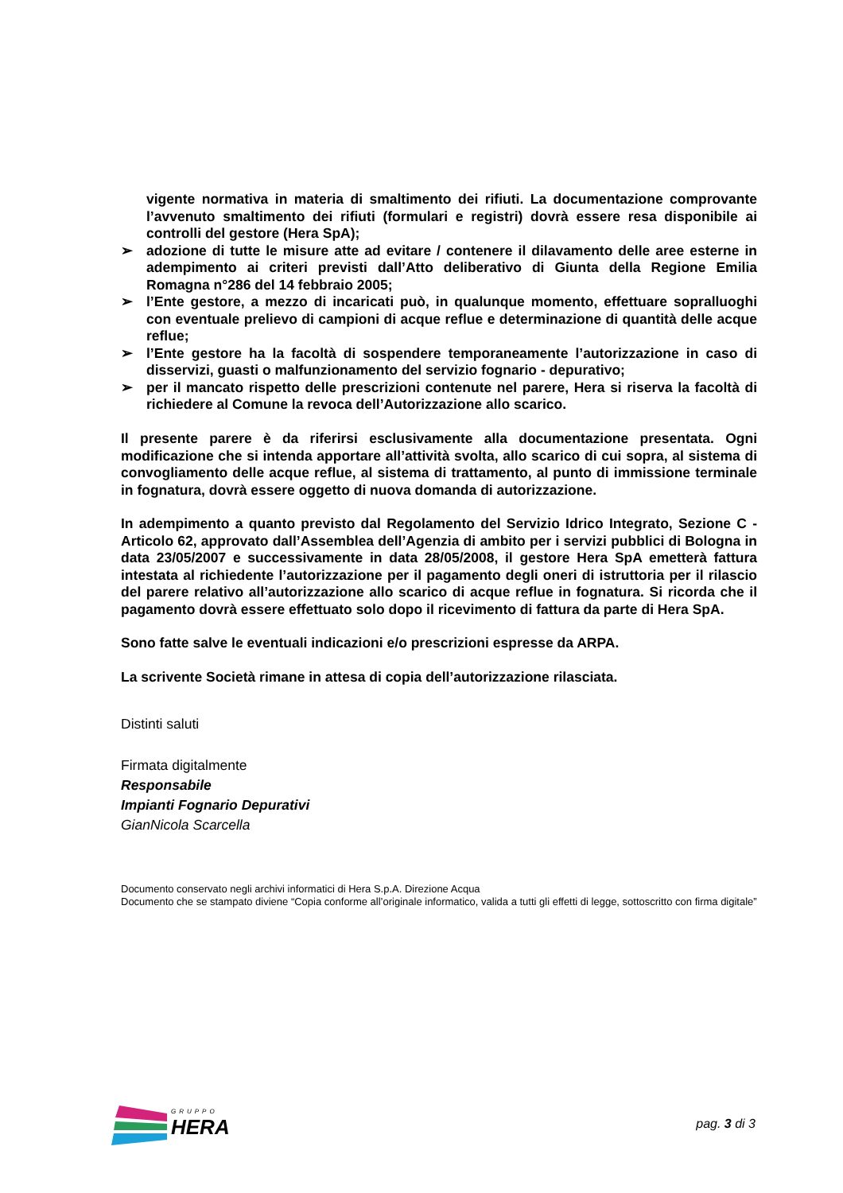vigente normativa in materia di smaltimento dei rifiuti. La documentazione comprovante l’avvenuto smaltimento dei rifiuti (formulari e registri) dovrà essere resa disponibile ai controlli del gestore (Hera SpA);
➢ adozione di tutte le misure atte ad evitare / contenere il dilavamento delle aree esterne in adempimento ai criteri previsti dall’Atto deliberativo di Giunta della Regione Emilia Romagna n°286 del 14 febbraio 2005;
➢ l’Ente gestore, a mezzo di incaricati può, in qualunque momento, effettuare sopralluoghi con eventuale prelievo di campioni di acque reflue e determinazione di quantità delle acque reflue;
➢ l’Ente gestore ha la facoltà di sospendere temporaneamente l’autorizzazione in caso di disservizi, guasti o malfunzionamento del servizio fognario - depurativo;
➢ per il mancato rispetto delle prescrizioni contenute nel parere, Hera si riserva la facoltà di richiedere al Comune la revoca dell’Autorizzazione allo scarico.
Il presente parere è da riferirsi esclusivamente alla documentazione presentata. Ogni modificazione che si intenda apportare all’attività svolta, allo scarico di cui sopra, al sistema di convogliamento delle acque reflue, al sistema di trattamento, al punto di immissione terminale in fognatura, dovrà essere oggetto di nuova domanda di autorizzazione.
In adempimento a quanto previsto dal Regolamento del Servizio Idrico Integrato, Sezione C - Articolo 62, approvato dall’Assemblea dell’Agenzia di ambito per i servizi pubblici di Bologna in data 23/05/2007 e successivamente in data 28/05/2008, il gestore Hera SpA emetterà fattura intestata al richiedente l’autorizzazione per il pagamento degli oneri di istruttoria per il rilascio del parere relativo all’autorizzazione allo scarico di acque reflue in fognatura. Si ricorda che il pagamento dovrà essere effettuato solo dopo il ricevimento di fattura da parte di Hera SpA.
Sono fatte salve le eventuali indicazioni e/o prescrizioni espresse da ARPA.
La scrivente Società rimane in attesa di copia dell’autorizzazione rilasciata.
Distinti saluti
Firmata digitalmente
Responsabile
Impianti Fognario Depurativi
GianNicola Scarcella
Documento conservato negli archivi informatici di Hera S.p.A. Direzione Acqua
Documento che se stampato diviene “Copia conforme all’originale informatico, valida a tutti gli effetti di legge, sottoscritto con firma digitale”
GRUPPO
HERA
pag. 3 di 3